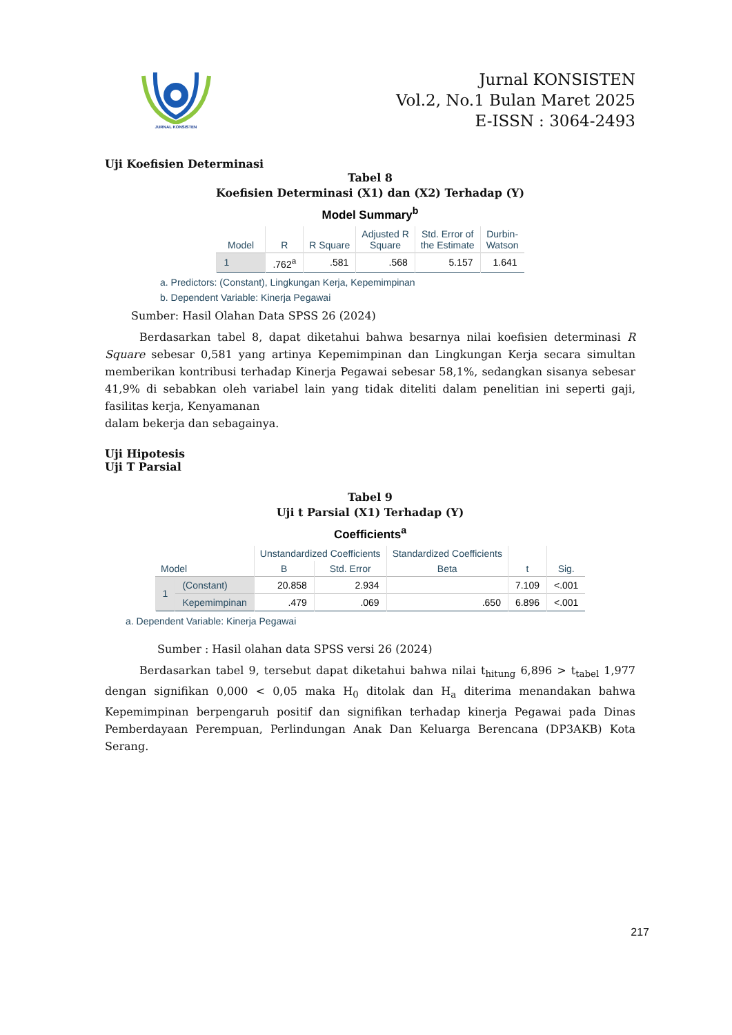JURNAL KONSISTEN
Jurnal KONSISTEN
Vol.2, No.1 Bulan Maret 2025
E-ISSN : 3064-2493
Uji Koefisien Determinasi
Tabel 8
Koefisien Determinasi (X1) dan (X2) Terhadap (Y)
Model Summary<sup>b</sup>
| Model | R | R Square | Adjusted R Square | Std. Error of the Estimate | Durbin- Watson |
| --- | --- | --- | --- | --- | --- |
| 1 | .762<sup>a</sup> | .581 | .568 | 5.157 | 1.641 |
a. Predictors: (Constant), Lingkungan Kerja, Kepemimpinan
b. Dependent Variable: Kinerja Pegawai
Sumber: Hasil Olahan Data SPSS 26 (2024)
Berdasarkan tabel 8, dapat diketahui bahwa besarnya nilai koefisien determinasi R Square sebesar 0,581 yang artinya Kepemimpinan dan Lingkungan Kerja secara simultan memberikan kontribusi terhadap Kinerja Pegawai sebesar 58,1%, sedangkan sisanya sebesar 41,9% di sebabkan oleh variabel lain yang tidak diteliti dalam penelitian ini seperti gaji, fasilitas kerja, Kenyamanan
dalam bekerja dan sebagainya.
Uji Hipotesis
Uji T Parsial
Tabel 9
Uji t Parsial (X1) Terhadap (Y)
Coefficients<sup>a</sup>
| Model | | Unstandardized Coefficients | | Standardized Coefficients | t | Sig. |
| --- | --- | --- | --- | --- | --- | --- |
| | | B | Std. Error | Beta | | |
| 1 | (Constant) | 20.858 | 2.934 | | 7.109 | <.001 |
| | Kepemimpinan | .479 | .069 | .650 | 6.896 | <.001 |
a. Dependent Variable: Kinerja Pegawai
Sumber : Hasil olahan data SPSS versi 26 (2024)
Berdasarkan tabel 9, tersebut dapat diketahui bahwa nilai t<sub>hitung</sub> 6,896 > t<sub>tabel</sub> 1,977 dengan signifikan 0,000 < 0,05 maka H<sub>0</sub> ditolak dan H<sub>a</sub> diterima menandakan bahwa Kepemimpinan berpengaruh positif dan signifikan terhadap kinerja Pegawai pada Dinas Pemberdayaan Perempuan, Perlindungan Anak Dan Keluarga Berencana (DP3AKB) Kota Serang.
217